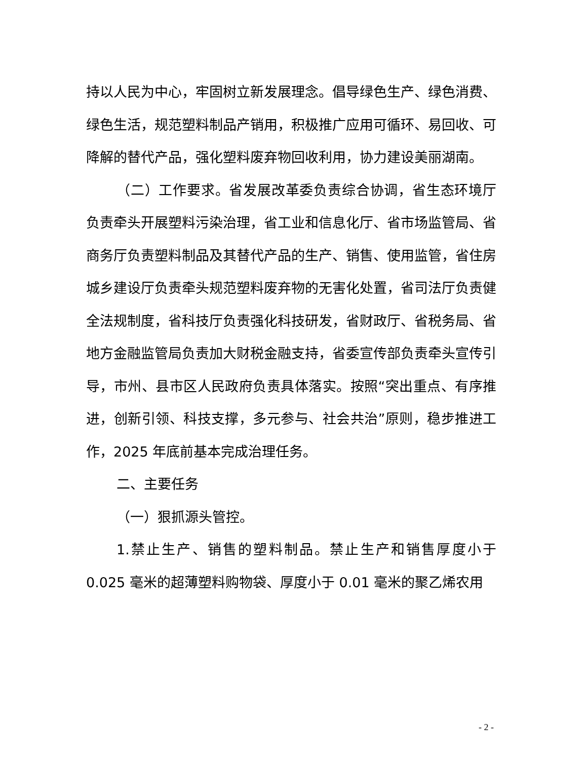持以人民为中心，牢固树立新发展理念。倡导绿色生产、绿色消费、绿色生活，规范塑料制品产销用，积极推广应用可循环、易回收、可降解的替代产品，强化塑料废弃物回收利用，协力建设美丽湖南。
（二）工作要求。省发展改革委负责综合协调，省生态环境厅负责牵头开展塑料污染治理，省工业和信息化厅、省市场监管局、省商务厅负责塑料制品及其替代产品的生产、销售、使用监管，省住房城乡建设厅负责牵头规范塑料废弃物的无害化处置，省司法厅负责健全法规制度，省科技厅负责强化科技研发，省财政厅、省税务局、省地方金融监管局负责加大财税金融支持，省委宣传部负责牵头宣传引导，市州、县市区人民政府负责具体落实。按照“突出重点、有序推进，创新引领、科技支撑，多元参与、社会共治”原则，稳步推进工作，2025 年底前基本完成治理任务。
二、主要任务
（一）狠抓源头管控。
1.禁止生产、销售的塑料制品。禁止生产和销售厚度小于 0.025 毫米的超薄塑料购物袋、厚度小于 0.01 毫米的聚乙烯农用
- 2 -